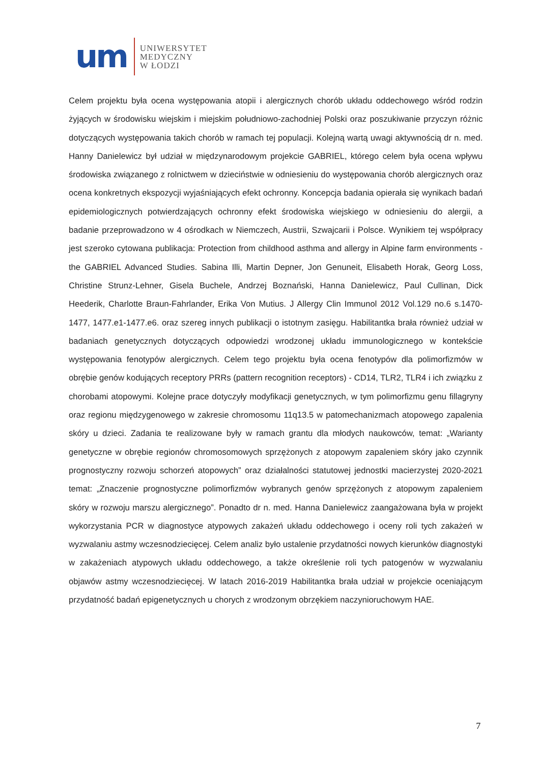um
UNIWERSYTET
MEDYCZNY
W ŁODZI
Celem projektu była ocena występowania atopii i alergicznych chorób układu oddechowego wśród rodzin żyjących w środowisku wiejskim i miejskim południowo-zachodniej Polski oraz poszukiwanie przyczyn różnic dotyczących występowania takich chorób w ramach tej populacji. Kolejną wartą uwagi aktywnością dr n. med. Hanny Danielewicz był udział w międzynarodowym projekcie GABRIEL, którego celem była ocena wpływu środowiska związanego z rolnictwem w dzieciństwie w odniesieniu do występowania chorób alergicznych oraz ocena konkretnych ekspozycji wyjaśniających efekt ochronny. Koncepcja badania opierała się wynikach badań epidemiologicznych potwierdzających ochronny efekt środowiska wiejskiego w odniesieniu do alergii, a badanie przeprowadzono w 4 ośrodkach w Niemczech, Austrii, Szwajcarii i Polsce. Wynikiem tej współpracy jest szeroko cytowana publikacja: Protection from childhood asthma and allergy in Alpine farm environments - the GABRIEL Advanced Studies. Sabina Illi, Martin Depner, Jon Genuneit, Elisabeth Horak, Georg Loss, Christine Strunz-Lehner, Gisela Buchele, Andrzej Boznański, Hanna Danielewicz, Paul Cullinan, Dick Heederik, Charlotte Braun-Fahrlander, Erika Von Mutius. J Allergy Clin Immunol 2012 Vol.129 no.6 s.1470-1477, 1477.e1-1477.e6. oraz szereg innych publikacji o istotnym zasięgu. Habilitantka brała również udział w badaniach genetycznych dotyczących odpowiedzi wrodzonej układu immunologicznego w kontekście występowania fenotypów alergicznych. Celem tego projektu była ocena fenotypów dla polimorfizmów w obrębie genów kodujących receptory PRRs (pattern recognition receptors) - CD14, TLR2, TLR4 i ich związku z chorobami atopowymi. Kolejne prace dotyczyły modyfikacji genetycznych, w tym polimorfizmu genu fillagryny oraz regionu międzygenowego w zakresie chromosomu 11q13.5 w patomechanizmach atopowego zapalenia skóry u dzieci. Zadania te realizowane były w ramach grantu dla młodych naukowców, temat: „Warianty genetyczne w obrębie regionów chromosomowych sprzężonych z atopowym zapaleniem skóry jako czynnik prognostyczny rozwoju schorzeń atopowych” oraz działalności statutowej jednostki macierzystej 2020-2021 temat: „Znaczenie prognostyczne polimorfizmów wybranych genów sprzężonych z atopowym zapaleniem skóry w rozwoju marszu alergicznego”. Ponadto dr n. med. Hanna Danielewicz zaangażowana była w projekt wykorzystania PCR w diagnostyce atypowych zakażeń układu oddechowego i oceny roli tych zakażeń w wyzwalaniu astmy wczesnodziecięcej. Celem analiz było ustalenie przydatności nowych kierunków diagnostyki w zakażeniach atypowych układu oddechowego, a także określenie roli tych patogenów w wyzwalaniu objawów astmy wczesnodziecięcej. W latach 2016-2019 Habilitantka brała udział w projekcie oceniającym przydatność badań epigenetycznych u chorych z wrodzonym obrzękiem naczynioruchowym HAE.
7